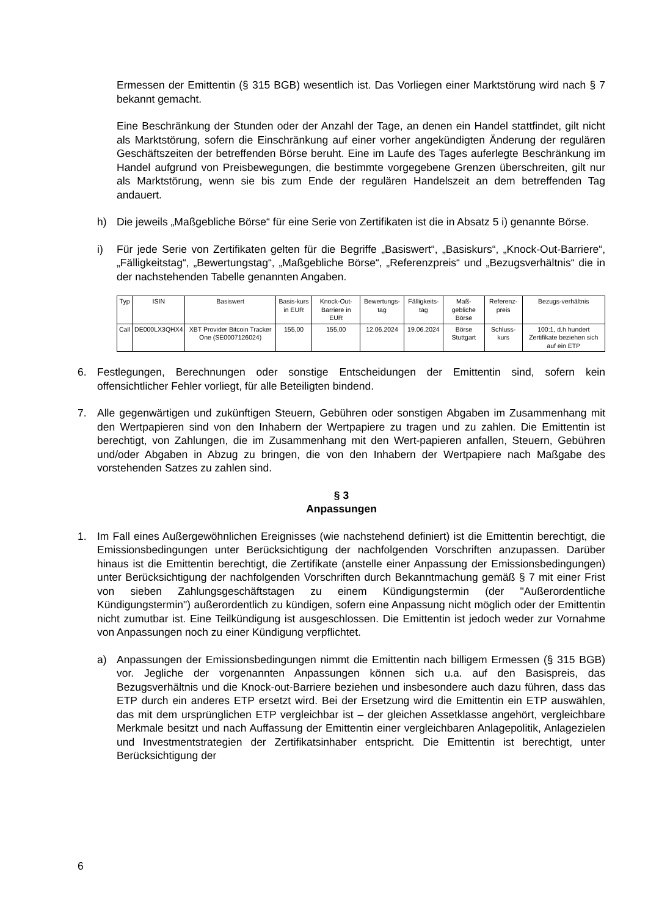Ermessen der Emittentin (§ 315 BGB) wesentlich ist. Das Vorliegen einer Marktstörung wird nach § 7 bekannt gemacht.
Eine Beschränkung der Stunden oder der Anzahl der Tage, an denen ein Handel stattfindet, gilt nicht als Marktstörung, sofern die Einschränkung auf einer vorher angekündigten Änderung der regulären Geschäftszeiten der betreffenden Börse beruht. Eine im Laufe des Tages auferlegte Beschränkung im Handel aufgrund von Preisbewegungen, die bestimmte vorgegebene Grenzen überschreiten, gilt nur als Marktstörung, wenn sie bis zum Ende der regulären Handelszeit an dem betreffenden Tag andauert.
h) Die jeweils „Maßgebliche Börse“ für eine Serie von Zertifikaten ist die in Absatz 5 i) genannte Börse.
i) Für jede Serie von Zertifikaten gelten für die Begriffe „Basiswert“, „Basiskurs“, „Knock-Out-Barriere“, „Fälligkeitstag“, „Bewertungstag“, „Maßgebliche Börse“, „Referenzpreis“ und „Bezugsverhältnis“ die in der nachstehenden Tabelle genannten Angaben.
| Typ | ISIN | Basiswert | Basis-kurs in EUR | Knock-Out-Barriere in EUR | Bewertungs-tag | Fälligkeits-tag | Maß-gebliche Börse | Referenz-preis | Bezugs-verhältnis |
| --- | --- | --- | --- | --- | --- | --- | --- | --- | --- |
| Call | DE000LX3QHX4 | XBT Provider Bitcoin Tracker One (SE0007126024) | 155,00 | 155,00 | 12.06.2024 | 19.06.2024 | Börse Stuttgart | Schluss-kurs | 100:1, d.h hundert Zertifikate beziehen sich auf ein ETP |
6. Festlegungen, Berechnungen oder sonstige Entscheidungen der Emittentin sind, sofern kein offensichtlicher Fehler vorliegt, für alle Beteiligten bindend.
7. Alle gegenwärtigen und zukünftigen Steuern, Gebühren oder sonstigen Abgaben im Zusammenhang mit den Wertpapieren sind von den Inhabern der Wertpapiere zu tragen und zu zahlen. Die Emittentin ist berechtigt, von Zahlungen, die im Zusammenhang mit den Wert-papieren anfallen, Steuern, Gebühren und/oder Abgaben in Abzug zu bringen, die von den Inhabern der Wertpapiere nach Maßgabe des vorstehenden Satzes zu zahlen sind.
§ 3
Anpassungen
1. Im Fall eines Außergewöhnlichen Ereignisses (wie nachstehend definiert) ist die Emittentin berechtigt, die Emissionsbedingungen unter Berücksichtigung der nachfolgenden Vorschriften anzupassen. Darüber hinaus ist die Emittentin berechtigt, die Zertifikate (anstelle einer Anpassung der Emissionsbedingungen) unter Berücksichtigung der nachfolgenden Vorschriften durch Bekanntmachung gemäß § 7 mit einer Frist von sieben Zahlungsgeschäftstagen zu einem Kündigungstermin (der "Außerordentliche Kündigungstermin") außerordentlich zu kündigen, sofern eine Anpassung nicht möglich oder der Emittentin nicht zumutbar ist. Eine Teilkündigung ist ausgeschlossen. Die Emittentin ist jedoch weder zur Vornahme von Anpassungen noch zu einer Kündigung verpflichtet.
a) Anpassungen der Emissionsbedingungen nimmt die Emittentin nach billigem Ermessen (§ 315 BGB) vor. Jegliche der vorgenannten Anpassungen können sich u.a. auf den Basispreis, das Bezugsverhältnis und die Knock-out-Barriere beziehen und insbesondere auch dazu führen, dass das ETP durch ein anderes ETP ersetzt wird. Bei der Ersetzung wird die Emittentin ein ETP auswählen, das mit dem ursprünglichen ETP vergleichbar ist – der gleichen Assetklasse angehört, vergleichbare Merkmale besitzt und nach Auffassung der Emittentin einer vergleichbaren Anlagepolitik, Anlagezielen und Investmentstrategien der Zertifikatsinhaber entspricht. Die Emittentin ist berechtigt, unter Berücksichtigung der
6